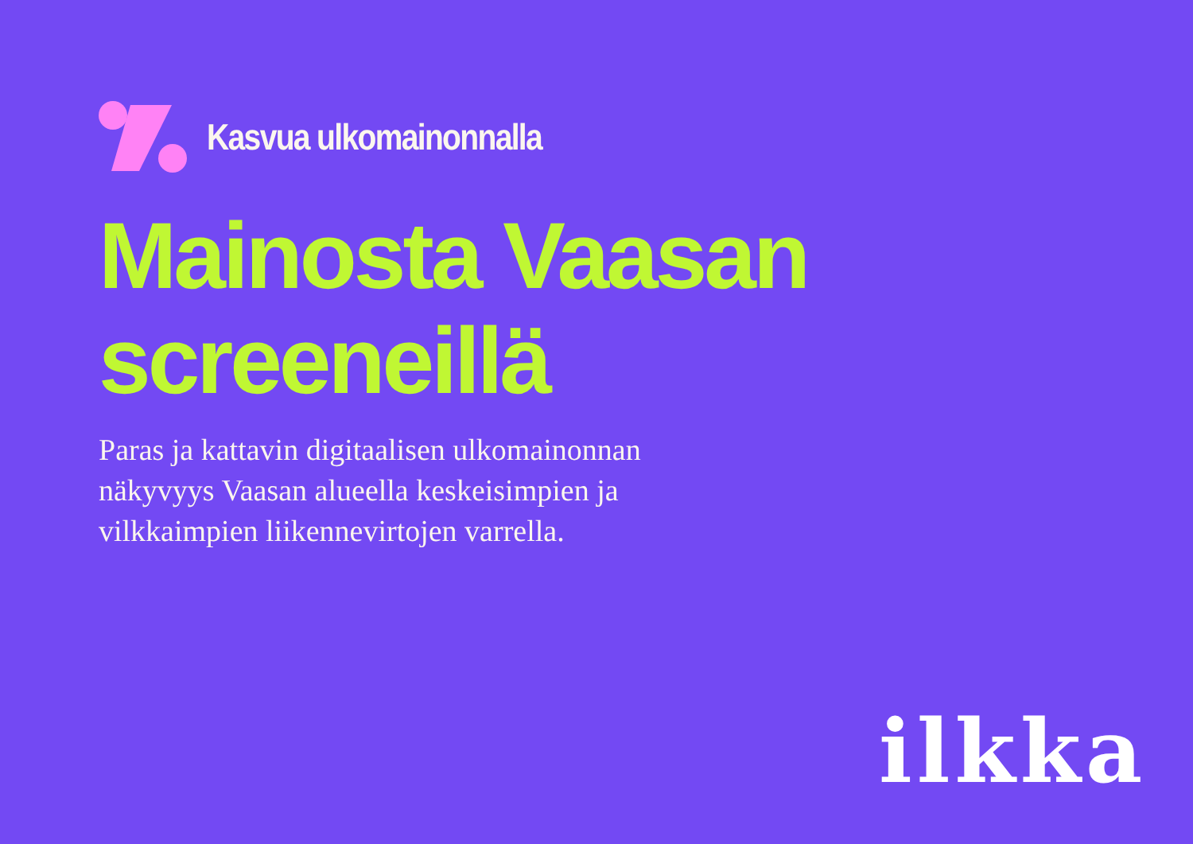Kasvua ulkomainonnalla
Mainosta Vaasan
screeneillä
Paras ja kattavin digitaalisen ulkomainonnan näkyvyys Vaasan alueella keskeisimpien ja vilkkaimpien liikennevirtojen varrella.
ilkka